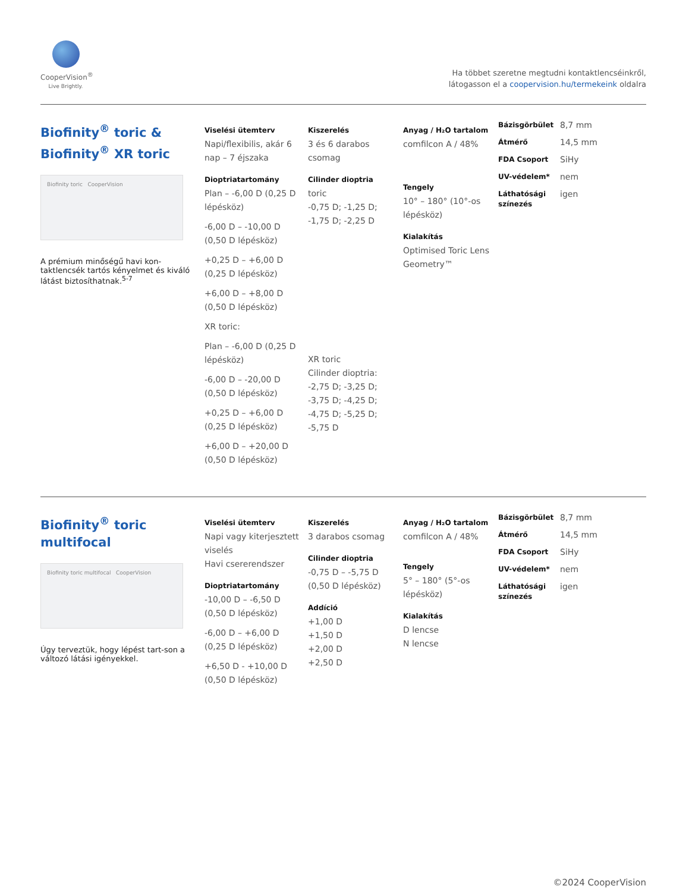CooperVision<sup>®</sup>
Live Brightly.
Ha többet szeretne megtudni kontaktlencséinkről,
látogasson el a coopervision.hu/termekeink oldalra
Biofinity<sup>®</sup> toric &
Biofinity<sup>®</sup> XR toric
Biofinity toric CooperVision
A prémium minőségű havi kon-taktlencsék tartós kényelmet és kiváló látást biztosíthatnak.<sup>5-7</sup>
Viselési ütemterv
Napi/flexibilis, akár 6 nap – 7 éjszaka
Dioptriatartomány
Plan – -6,00 D (0,25 D lépésköz)
-6,00 D – -10,00 D (0,50 D lépésköz)
+0,25 D – +6,00 D (0,25 D lépésköz)
+6,00 D – +8,00 D (0,50 D lépésköz)
XR toric:
Plan – -6,00 D (0,25 D lépésköz)
-6,00 D – -20,00 D (0,50 D lépésköz)
+0,25 D – +6,00 D (0,25 D lépésköz)
+6,00 D – +20,00 D (0,50 D lépésköz)
Kiszerelés
3 és 6 darabos csomag
Cilinder dioptria
toric
-0,75 D; -1,25 D; -1,75 D; -2,25 D
XR toric
Cilinder dioptria:
-2,75 D; -3,25 D; -3,75 D; -4,25 D; -4,75 D; -5,25 D; -5,75 D
Anyag / H₂O tartalom
comfilcon A / 48%
Tengely
10° – 180° (10°-os lépésköz)
Kialakítás
Optimised Toric Lens Geometry™
Bázisgörbület 8,7 mm Átmérő 14,5 mm FDA Csoport SiHy UV-védelem* nem Láthatósági színezés igen
Biofinity<sup>®</sup> toric
multifocal
Biofinity toric multifocal CooperVision
Úgy terveztük, hogy lépést tart-son a változó látási igényekkel.
Viselési ütemterv
Napi vagy kiterjesztett viselés
Havi csererendszer
Dioptriatartomány
-10,00 D – -6,50 D (0,50 D lépésköz)
-6,00 D – +6,00 D (0,25 D lépésköz)
+6,50 D - +10,00 D (0,50 D lépésköz)
Kiszerelés
3 darabos csomag
Cilinder dioptria
-0,75 D – -5,75 D (0,50 D lépésköz)
Addíció
+1,00 D
+1,50 D
+2,00 D
+2,50 D
Anyag / H₂O tartalom
comfilcon A / 48%
Tengely
5° – 180° (5°-os lépésköz)
Kialakítás
D lencse
N lencse
Bázisgörbület 8,7 mm Átmérő 14,5 mm FDA Csoport SiHy UV-védelem* nem Láthatósági színezés igen
©2024 CooperVision